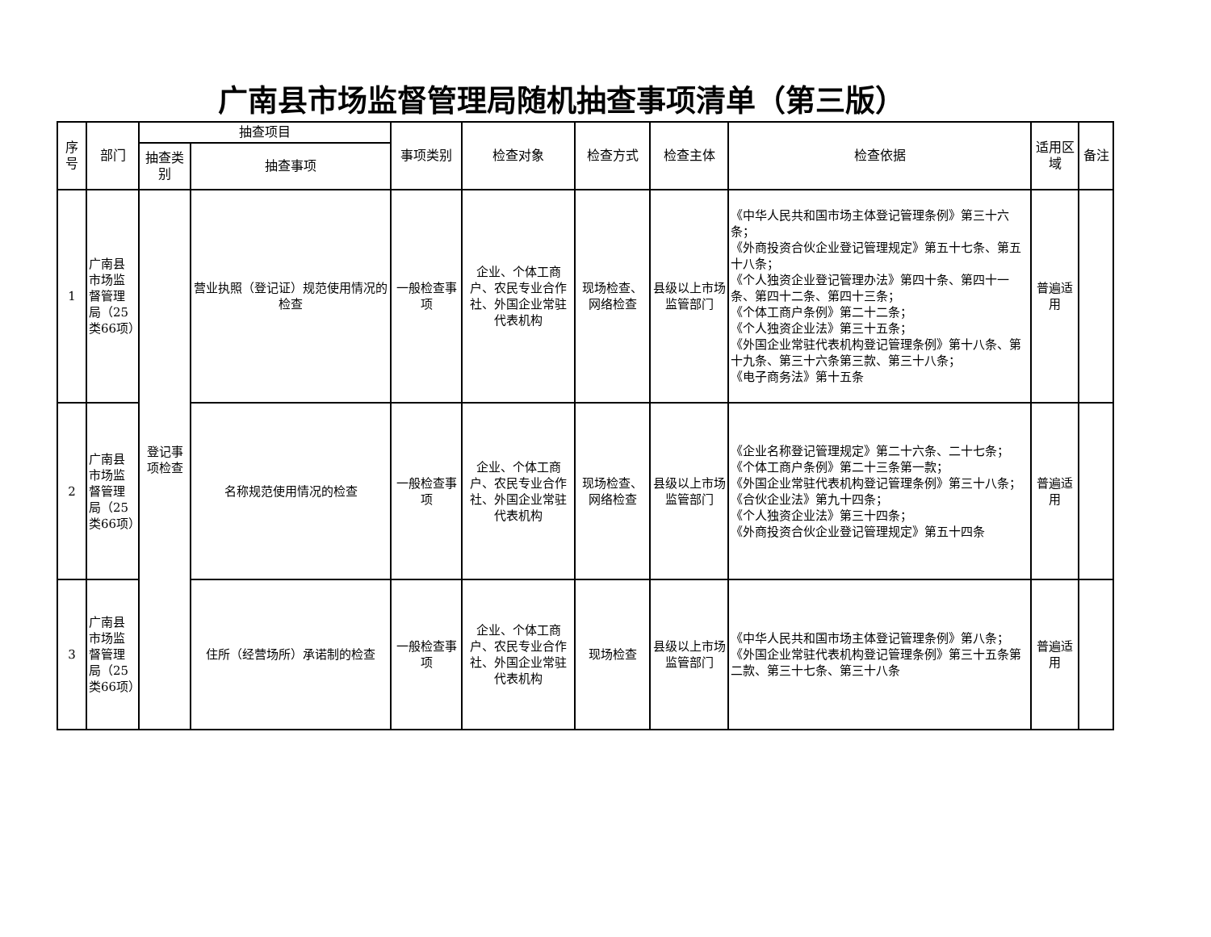广南县市场监督管理局随机抽查事项清单（第三版）
| 序号 | 部门 | 抽查项目 | | 事项类别 | 检查对象 | 检查方式 | 检查主体 | 检查依据 | 适用区域 | 备注 |
| --- | --- | --- | --- | --- | --- | --- | --- | --- | --- | --- |
| | | 抽查类别 | 抽查事项 | | | | | | | |
| 1 | 广南县市场监督管理局（25类66项） | 登记事项检查 | 营业执照（登记证）规范使用情况的检查 | 一般检查事项 | 企业、个体工商户、农民专业合作社、外国企业常驻代表机构 | 现场检查、网络检查 | 县级以上市场监管部门 | 《中华人民共和国市场主体登记管理条例》第三十六条； 《外商投资合伙企业登记管理规定》第五十七条、第五十八条； 《个人独资企业登记管理办法》第四十条、第四十一条、第四十二条、第四十三条； 《个体工商户条例》第二十二条； 《个人独资企业法》第三十五条； 《外国企业常驻代表机构登记管理条例》第十八条、第十九条、第三十六条第三款、第三十八条； 《电子商务法》第十五条 | 普遍适用 | |
| 2 | 广南县市场监督管理局（25类66项） | | 名称规范使用情况的检查 | 一般检查事项 | 企业、个体工商户、农民专业合作社、外国企业常驻代表机构 | 现场检查、网络检查 | 县级以上市场监管部门 | 《企业名称登记管理规定》第二十六条、二十七条； 《个体工商户条例》第二十三条第一款； 《外国企业常驻代表机构登记管理条例》第三十八条； 《合伙企业法》第九十四条； 《个人独资企业法》第三十四条； 《外商投资合伙企业登记管理规定》第五十四条 | 普遍适用 | |
| 3 | 广南县市场监督管理局（25类66项） | | 住所（经营场所）承诺制的检查 | 一般检查事项 | 企业、个体工商户、农民专业合作社、外国企业常驻代表机构 | 现场检查 | 县级以上市场监管部门 | 《中华人民共和国市场主体登记管理条例》第八条； 《外国企业常驻代表机构登记管理条例》第三十五条第二款、第三十七条、第三十八条 | 普遍适用 | |